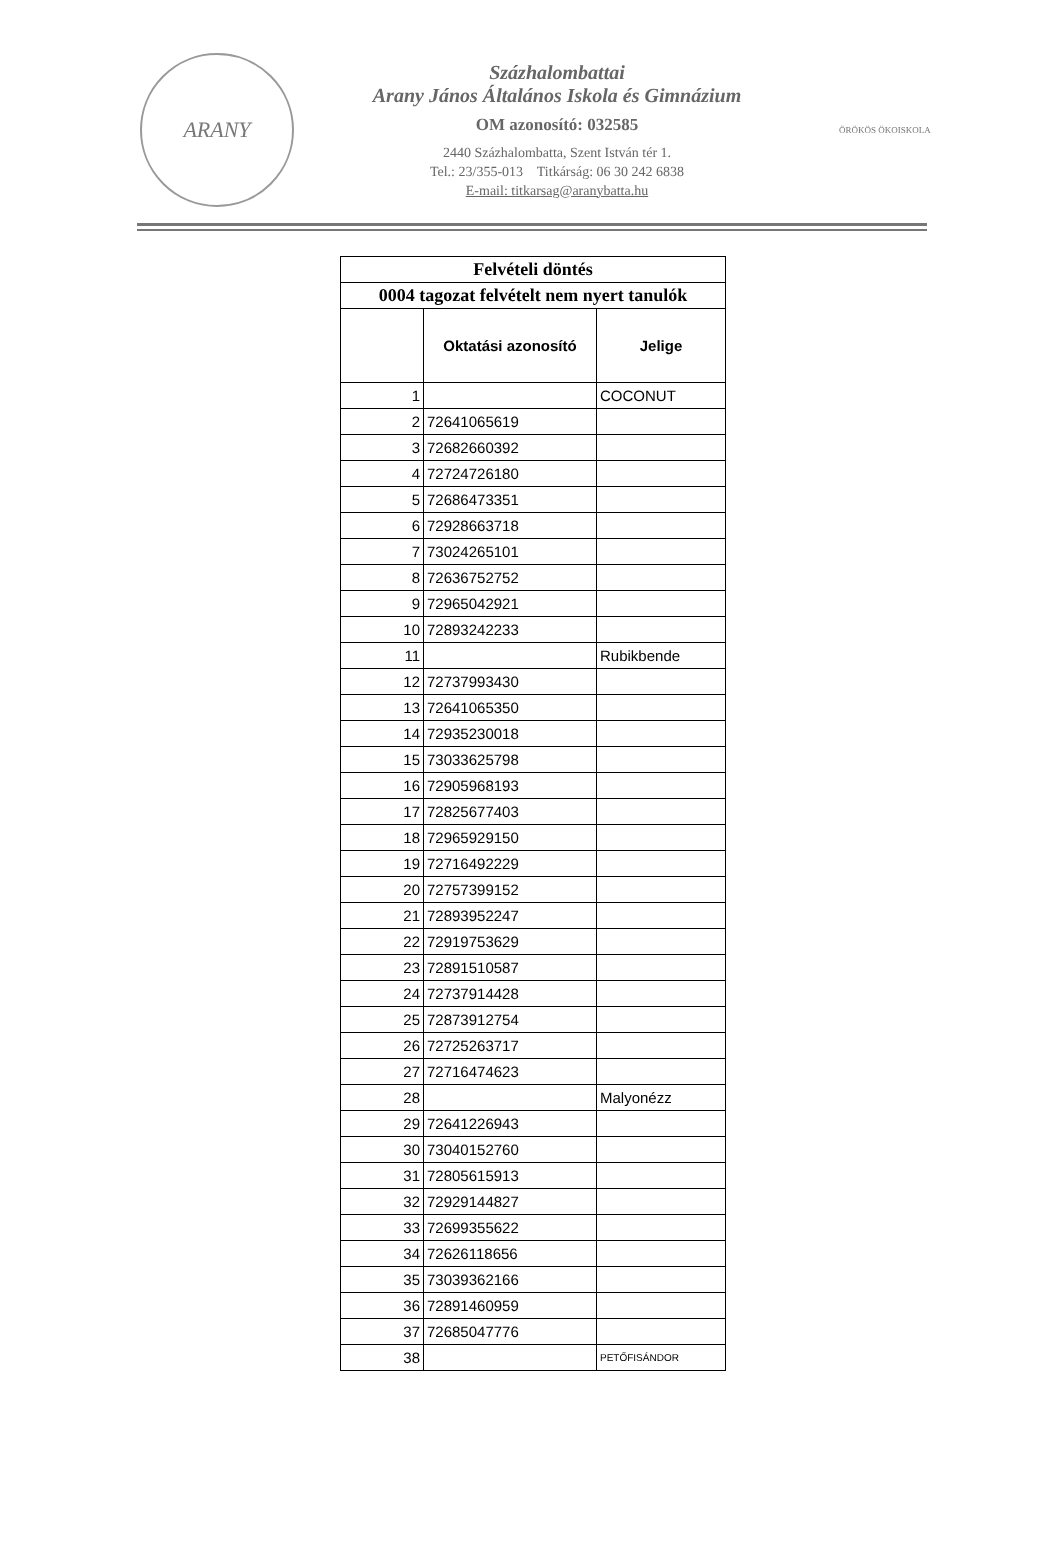ARANY
Százhalombattai
Arany János Általános Iskola és Gimnázium
OM azonosító: 032585
2440 Százhalombatta, Szent István tér 1.
Tel.: 23/355-013 Titkárság: 06 30 242 6838
E-mail: titkarsag@aranybatta.hu
ÖRÖKÖS ÖKOISKOLA
| Felvételi döntés | | |
| 0004 tagozat felvételt nem nyert tanulók | | |
| | Oktatási azonosító | Jelige |
| 1 | | COCONUT |
| 2 | 72641065619 | |
| 3 | 72682660392 | |
| 4 | 72724726180 | |
| 5 | 72686473351 | |
| 6 | 72928663718 | |
| 7 | 73024265101 | |
| 8 | 72636752752 | |
| 9 | 72965042921 | |
| 10 | 72893242233 | |
| 11 | | Rubikbende |
| 12 | 72737993430 | |
| 13 | 72641065350 | |
| 14 | 72935230018 | |
| 15 | 73033625798 | |
| 16 | 72905968193 | |
| 17 | 72825677403 | |
| 18 | 72965929150 | |
| 19 | 72716492229 | |
| 20 | 72757399152 | |
| 21 | 72893952247 | |
| 22 | 72919753629 | |
| 23 | 72891510587 | |
| 24 | 72737914428 | |
| 25 | 72873912754 | |
| 26 | 72725263717 | |
| 27 | 72716474623 | |
| 28 | | Malyonézz |
| 29 | 72641226943 | |
| 30 | 73040152760 | |
| 31 | 72805615913 | |
| 32 | 72929144827 | |
| 33 | 72699355622 | |
| 34 | 72626118656 | |
| 35 | 73039362166 | |
| 36 | 72891460959 | |
| 37 | 72685047776 | |
| 38 | | PETŐFISÁNDOR |